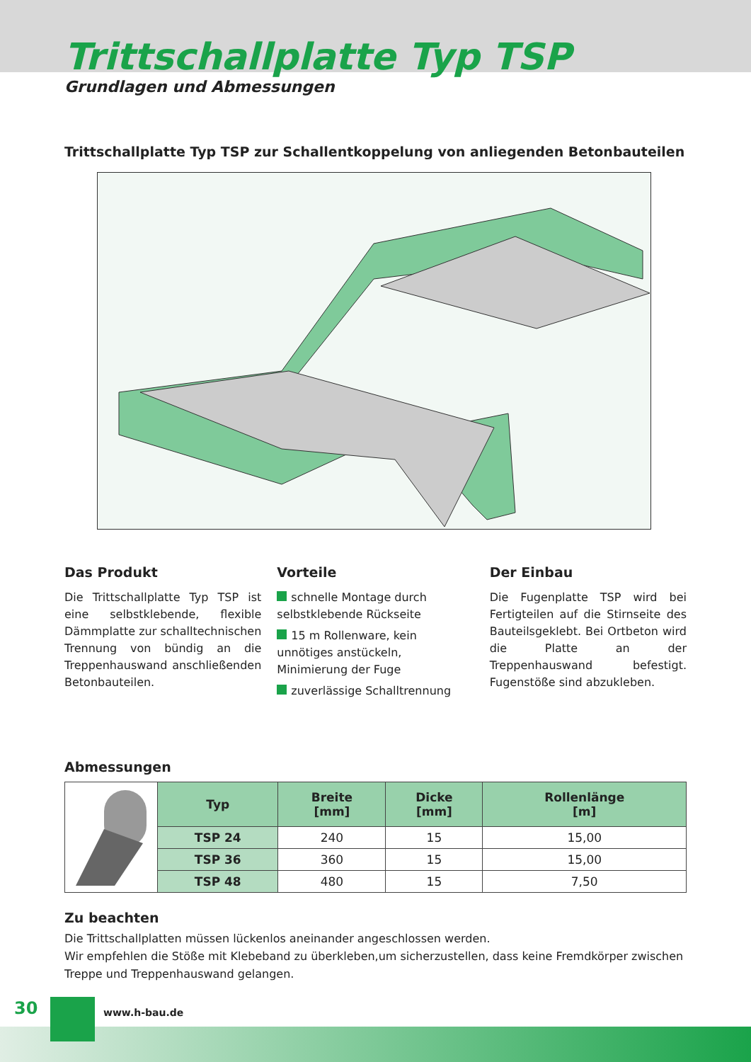Trittschallplatte Typ TSP
Grundlagen und Abmessungen
Trittschallplatte Typ TSP zur Schallentkoppelung von anliegenden Betonbauteilen
Das Produkt
Die Trittschallplatte Typ TSP ist eine selbstklebende, flexible Dämmplatte zur schalltechnischen Trennung von bündig an die Treppenhauswand anschließenden Betonbauteilen.
Vorteile
schnelle Montage durch selbstklebende Rückseite
15 m Rollenware, kein unnötiges anstückeln, Minimierung der Fuge
zuverlässige Schalltrennung
Der Einbau
Die Fugenplatte TSP wird bei Fertigteilen auf die Stirnseite des Bauteilsgeklebt. Bei Ortbeton wird die Platte an der Treppenhauswand befestigt. Fugenstöße sind abzukleben.
Abmessungen
| | Typ | Breite [mm] | Dicke [mm] | Rollenlänge [m] |
| | TSP 24 | 240 | 15 | 15,00 |
| | TSP 36 | 360 | 15 | 15,00 |
| | TSP 48 | 480 | 15 | 7,50 |
Zu beachten
Die Trittschallplatten müssen lückenlos aneinander angeschlossen werden.
Wir empfehlen die Stöße mit Klebeband zu überkleben,um sicherzustellen, dass keine Fremdkörper zwischen Treppe und Treppenhauswand gelangen.
30 www.h-bau.de